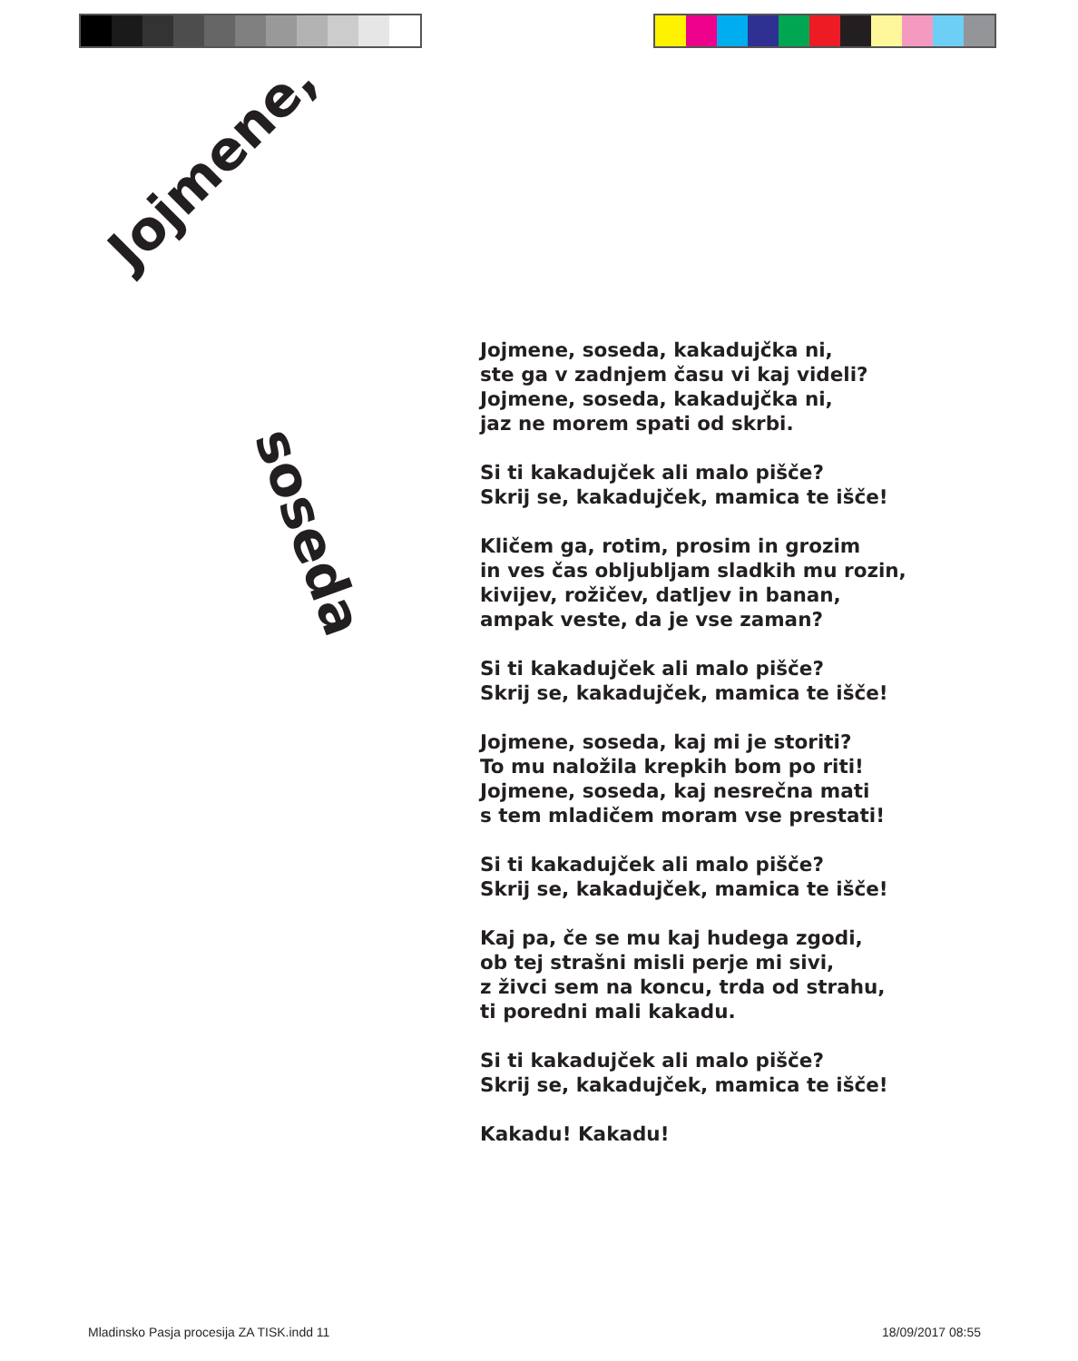Jojmene,
soseda
Jojmene, soseda, kakadujčka ni,
ste ga v zadnjem času vi kaj videli?
Jojmene, soseda, kakadujčka ni,
jaz ne morem spati od skrbi.
Si ti kakadujček ali malo pišče?
Skrij se, kakadujček, mamica te išče!
Kličem ga, rotim, prosim in grozim
in ves čas obljubljam sladkih mu rozin,
kivijev, rožičev, datljev in banan,
ampak veste, da je vse zaman?
Si ti kakadujček ali malo pišče?
Skrij se, kakadujček, mamica te išče!
Jojmene, soseda, kaj mi je storiti?
To mu naložila krepkih bom po riti!
Jojmene, soseda, kaj nesrečna mati
s tem mladičem moram vse prestati!
Si ti kakadujček ali malo pišče?
Skrij se, kakadujček, mamica te išče!
Kaj pa, če se mu kaj hudega zgodi,
ob tej strašni misli perje mi sivi,
z živci sem na koncu, trda od strahu,
ti poredni mali kakadu.
Si ti kakadujček ali malo pišče?
Skrij se, kakadujček, mamica te išče!
Kakadu! Kakadu!
Mladinsko Pasja procesija ZA TISK.indd 11
18/09/2017 08:55